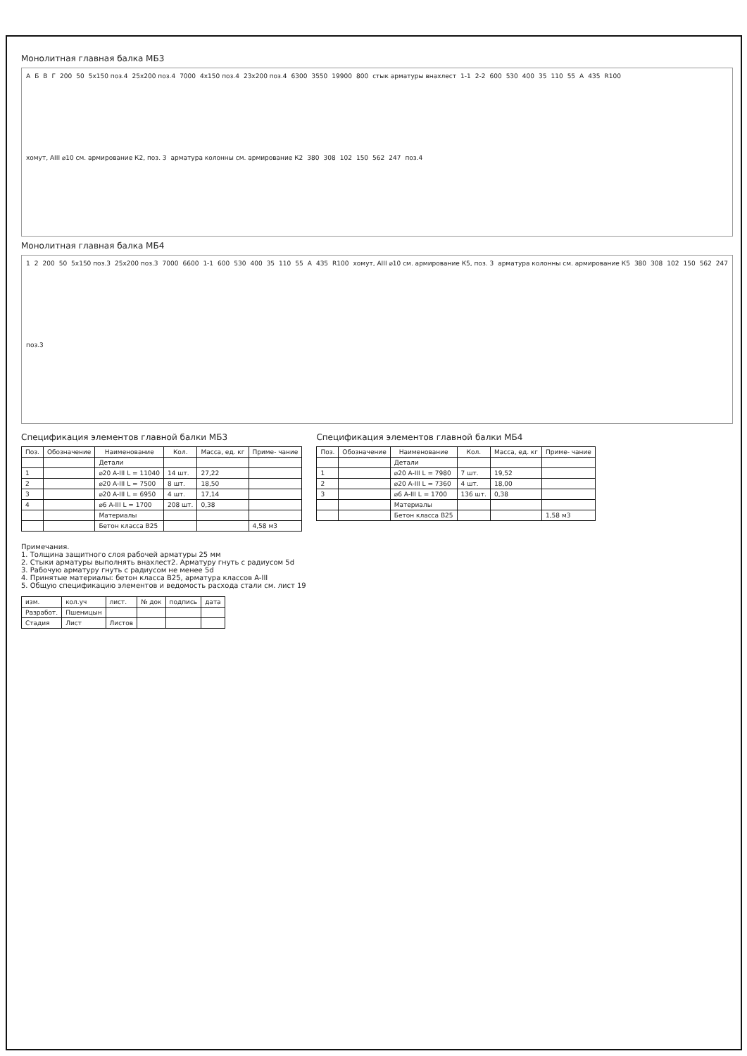Монолитная главная балка МБ3
А Б В Г 200 50 5x150 поз.4 25x200 поз.4 7000 4x150 поз.4 23x200 поз.4 6300 3550 19900 800 стык арматуры внахлест 1-1 2-2 600 530 400 35 110 55 А 435 R100 хомут, AIII ⌀10 см. армирование К2, поз. 3 арматура колонны см. армирование К2 380 308 102 150 562 247 поз.4
Монолитная главная балка МБ4
1 2 200 50 5x150 поз.3 25x200 поз.3 7000 6600 1-1 600 530 400 35 110 55 А 435 R100 хомут, AIII ⌀10 см. армирование К5, поз. 3 арматура колонны см. армирование К5 380 308 102 150 562 247 поз.3
Спецификация элементов главной балки МБ3
| Поз. | Обозначение | Наименование | Кол. | Масса, ед. кг | Приме- чание |
| --- | --- | --- | --- | --- | --- |
| | | Детали | | | |
| 1 | | ⌀20 A-III L = 11040 | 14 шт. | 27,22 | |
| 2 | | ⌀20 A-III L = 7500 | 8 шт. | 18,50 | |
| 3 | | ⌀20 A-III L = 6950 | 4 шт. | 17,14 | |
| 4 | | ⌀6 A-III L = 1700 | 208 шт. | 0,38 | |
| | | Материалы | | | |
| | | Бетон класса В25 | | | 4,58 м3 |
Спецификация элементов главной балки МБ4
| Поз. | Обозначение | Наименование | Кол. | Масса, ед. кг | Приме- чание |
| --- | --- | --- | --- | --- | --- |
| | | Детали | | | |
| 1 | | ⌀20 A-III L = 7980 | 7 шт. | 19,52 | |
| 2 | | ⌀20 A-III L = 7360 | 4 шт. | 18,00 | |
| 3 | | ⌀6 A-III L = 1700 | 136 шт. | 0,38 | |
| | | Материалы | | | |
| | | Бетон класса В25 | | | 1,58 м3 |
Примечания.
1. Толщина защитного слоя рабочей арматуры 25 мм
2. Стыки арматуры выполнять внахлест2. Арматуру гнуть с радиусом 5d
3. Рабочую арматуру гнуть с радиусом не менее 5d
4. Принятые материалы: бетон класса В25, арматура классов A-III
5. Общую спецификацию элементов и ведомость расхода стали см. лист 19
| изм. | кол.уч | лист. | № док | подпись | дата |
| Разработ. | Пшеницын | | | | |
| Стадия | Лист | Листов | | | |